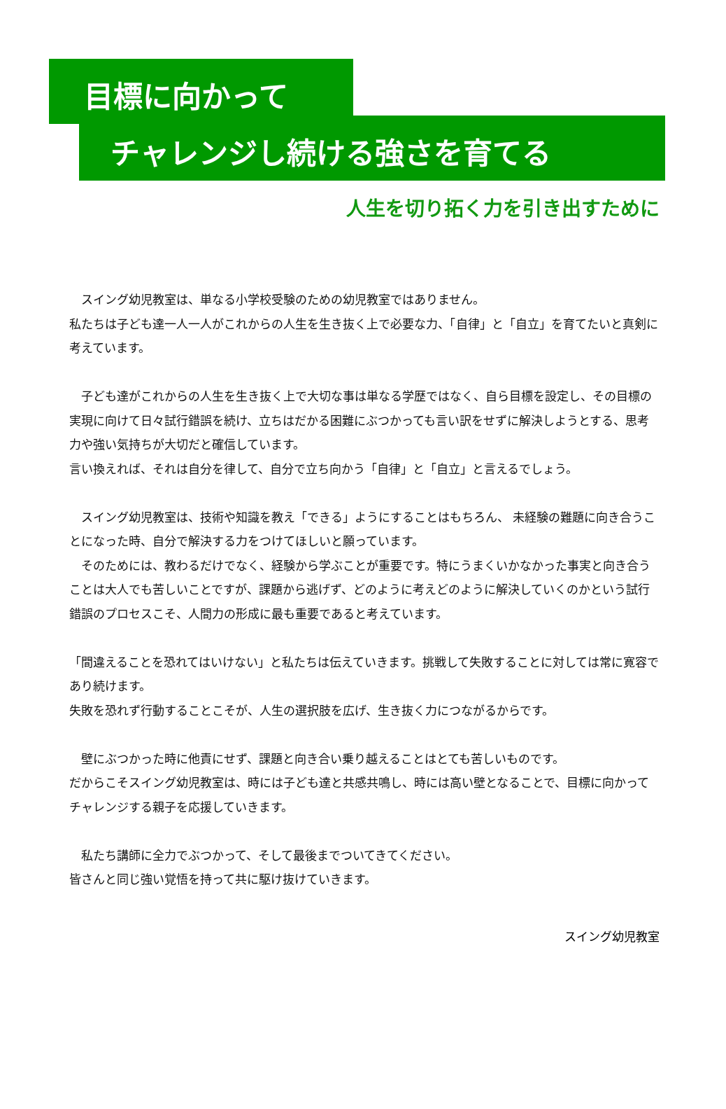目標に向かって
チャレンジし続ける強さを育てる
人生を切り拓く力を引き出すために
　スイング幼児教室は、単なる小学校受験のための幼児教室ではありません。
私たちは子ども達一人一人がこれからの人生を生き抜く上で必要な力、「自律」と「自立」を育てたいと真剣に考えています。
　子ども達がこれからの人生を生き抜く上で大切な事は単なる学歴ではなく、自ら目標を設定し、その目標の実現に向けて日々試行錯誤を続け、立ちはだかる困難にぶつかっても言い訳をせずに解決しようとする、思考力や強い気持ちが大切だと確信しています。
言い換えれば、それは自分を律して、自分で立ち向かう「自律」と「自立」と言えるでしょう。
　スイング幼児教室は、技術や知識を教え「できる」ようにすることはもちろん、 未経験の難題に向き合うことになった時、自分で解決する力をつけてほしいと願っています。
　そのためには、教わるだけでなく、経験から学ぶことが重要です。特にうまくいかなかった事実と向き合うことは大人でも苦しいことですが、課題から逃げず、どのように考えどのように解決していくのかという試行錯誤のプロセスこそ、人間力の形成に最も重要であると考えています。
「間違えることを恐れてはいけない」と私たちは伝えていきます。挑戦して失敗することに対しては常に寛容であり続けます。
失敗を恐れず行動することこそが、人生の選択肢を広げ、生き抜く力につながるからです。
　壁にぶつかった時に他責にせず、課題と向き合い乗り越えることはとても苦しいものです。
だからこそスイング幼児教室は、時には子ども達と共感共鳴し、時には高い壁となることで、目標に向かってチャレンジする親子を応援していきます。
　私たち講師に全力でぶつかって、そして最後までついてきてください。
皆さんと同じ強い覚悟を持って共に駆け抜けていきます。
スイング幼児教室